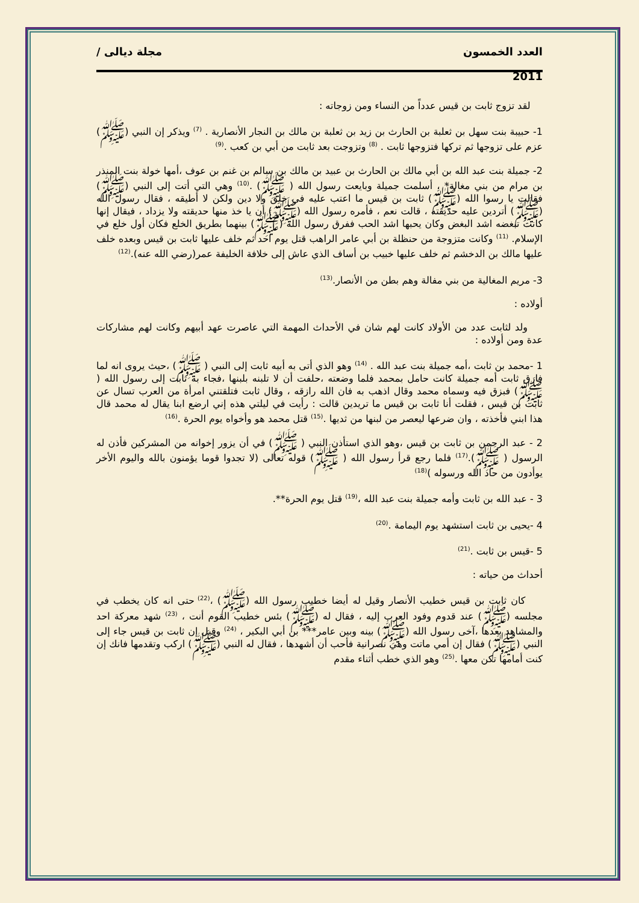العدد الخمسون مجلة ديالى /
2011
لقد تزوج ثابت بن قيس عدداً من النساء ومن زوجاته :
1- حبيبة بنت سهل بن ثعلبة بن الحارث بن زيد بن ثعلبة بن مالك بن النجار الأنصارية . <sup>(7)</sup> ويذكر إن النبي (ﷺ) عزم على تزوجها ثم تركها فتزوجها ثابت . <sup>(8)</sup> وتزوجت بعد ثابت من أبي بن كعب .<sup>(9)</sup>
2- جميلة بنت عبد الله بن أبي مالك بن الحارث بن عبيد بن مالك بن سالم بن غنم بن عوف ،أمها خولة بنت المنذر بن مرام من بني مغالة* ، أسلمت جميلة وبايعت رسول الله ( ﷺ) .<sup>(10)</sup> وهي التي أتت إلى النبي (ﷺ) فقالت يا رسوا الله (ﷺ) ثابت بن قيس ما اعتب عليه في خلق ولا دين ولكن لا أطيقه ، فقال رسول الله (ﷺ) أتردين عليه حديقته ، قالت نعم ، فأمره رسول الله (ﷺ) أن يا خذ منها حديقته ولا يزداد ، فيقال إنها كانت تبغضه اشد البغض وكان يحبها اشد الحب ففرق رسول الله (ﷺ) بينهما بطريق الخلع فكان أول خلع في الإسلام. <sup>(11)</sup> وكانت متزوجة من حنظلة بن أبي عامر الراهب قتل يوم احد ثم خلف عليها ثابت بن قيس وبعده خلف عليها مالك بن الدخشم ثم خلف عليها خبيب بن أساف الذي عاش إلى خلافة الخليفة عمر(رضي الله عنه).<sup>(12)</sup>
3- مريم المغالية من بني مفالة وهم بطن من الأنصار.<sup>(13)</sup>
أولاده :
ولد لثابت عدد من الأولاد كانت لهم شان في الأحداث المهمة التي عاصرت عهد أبيهم وكانت لهم مشاركات عدة ومن أولاده :
1 -محمد بن ثابت ،أمه جميلة بنت عبد الله . <sup>(14)</sup> وهو الذي أتى به أبيه ثابت إلى النبي ( ﷺ) ،حيث يروى انه لما فارق ثابت أمه جميلة كانت حامل بمحمد فلما وضعته ،حلفت أن لا تلبنه بلبنها ،فجاء به ثابت إلى رسول الله ( ﷺ) فبزق فيه وسماه محمد وقال اذهب به فان الله رازقه ، وقال ثابت فتلقتني امرأة من العرب تسال عن ثابت بن قيس ، فقلت أنا ثابت بن قيس ما تريدين قالت : رأيت في ليلتي هذه إني ارضع ابنا يقال له محمد قال هذا ابني فأخذته ، وان ضرعها ليعصر من لبنها من ثديها .<sup>(15)</sup> قتل محمد هو وأخواه يوم الحرة .<sup>(16)</sup>
2 - عبد الرحمن بن ثابت بن قيس ،وهو الذي استأذن النبي ( ﷺ) في أن يزور إخوانه من المشركين فأذن له الرسول ( ﷺ).<sup>(17)</sup> فلما رجع قرأ رسول الله ( ﷺ) قوله تعالى (لا تجدوا قوما يؤمنون بالله واليوم الأخر يوأدون من حاد الله ورسوله )<sup>(18)</sup>
3 - عبد الله بن ثابت وأمه جميلة بنت عبد الله ،<sup>(19)</sup> قتل يوم الحرة**.
4 -يحيى بن ثابت استشهد يوم اليمامة .<sup>(20)</sup>
5 -قيس بن ثابت .<sup>(21)</sup>
أحداث من حياته :
كان ثابت بن قيس خطيب الأنصار وقيل له أيضا خطيب رسول الله (ﷺ) ،<sup>(22)</sup> حتى انه كان يخطب في مجلسه (ﷺ) عند قدوم وفود العرب إليه ، فقال له (ﷺ) بئس خطيب القوم أنت ، <sup>(23)</sup> شهد معركة احد والمشاهد بعدها ،آخى رسول الله (ﷺ) بينه وبين عامر*** بن أبي البكير ، <sup>(24)</sup> وقيل إن ثابت بن قيس جاء إلى النبي (ﷺ) فقال إن أمي ماتت وهي نصرانية فأحب أن أشهدها ، فقال له النبي (ﷺ) اركب وتقدمها فانك إن كنت أمامها تكن معها .<sup>(25)</sup> وهو الذي خطب أثناء مقدم